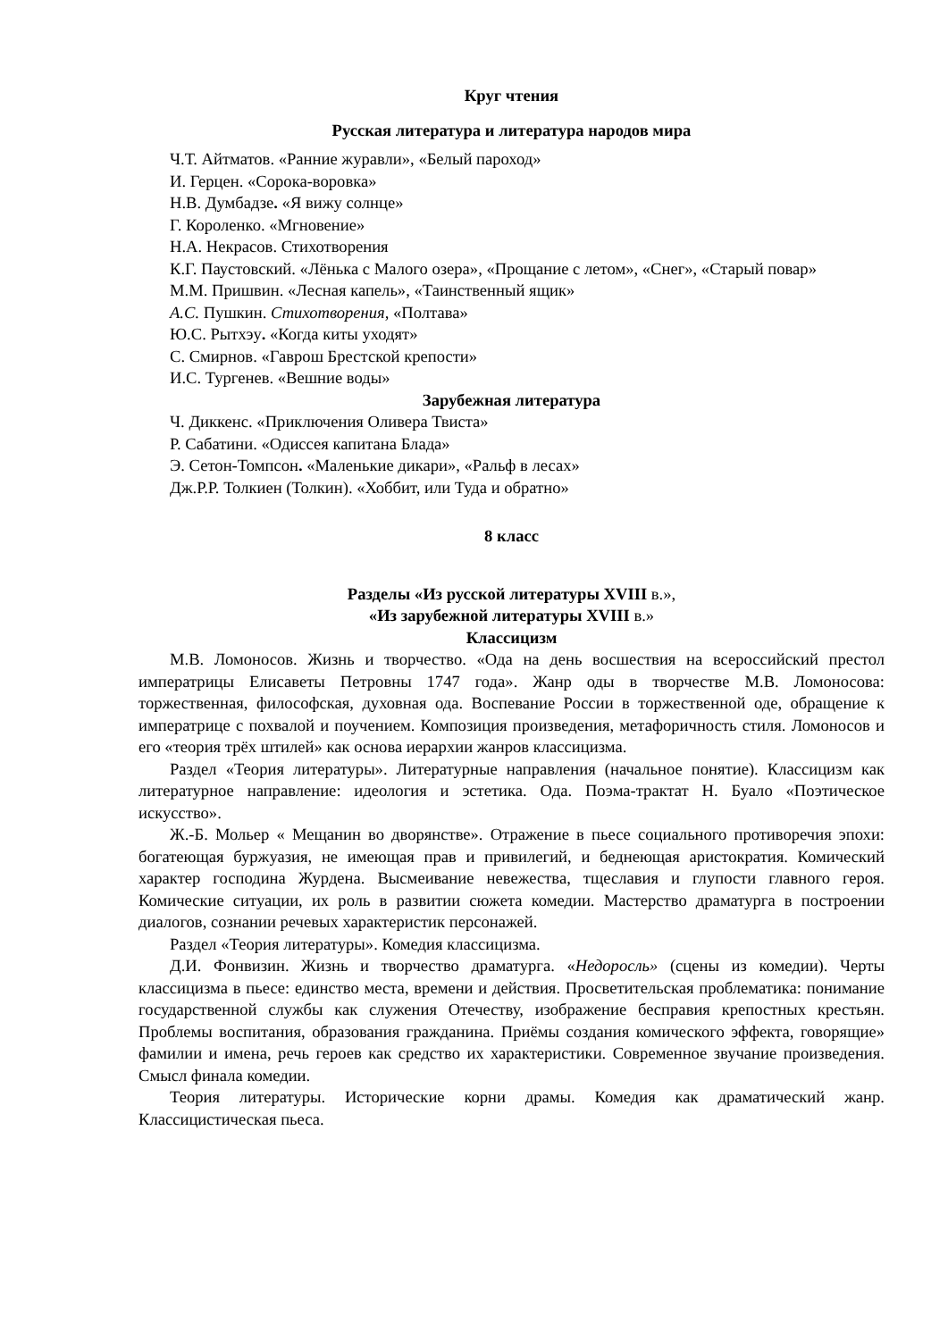Круг чтения
Русская литература и литература народов мира
Ч.Т. Айтматов. «Ранние журавли», «Белый пароход»
И. Герцен. «Сорока-воровка»
Н.В. Думбадзе. «Я вижу солнце»
Г. Короленко. «Мгновение»
Н.А. Некрасов. Стихотворения
К.Г. Паустовский. «Лёнька с Малого озера», «Прощание с летом», «Снег», «Старый повар»
М.М. Пришвин. «Лесная капель», «Таинственный ящик»
А.С. Пушкин. Стихотворения, «Полтава»
Ю.С. Рытхэу. «Когда киты уходят»
С. Смирнов. «Гаврош Брестской крепости»
И.С. Тургенев. «Вешние воды»
Зарубежная литература
Ч. Диккенс. «Приключения Оливера Твиста»
Р. Сабатини. «Одиссея капитана Блада»
Э. Сетон-Томпсон. «Маленькие дикари», «Ральф в лесах»
Дж.Р.Р. Толкиен (Толкин). «Хоббит, или Туда и обратно»
8 класс
Разделы «Из русской литературы XVIII в.»,
«Из зарубежной литературы XVIII в.»
Классицизм
М.В. Ломоносов. Жизнь и творчество. «Ода на день восшествия на всероссийский престол императрицы Елисаветы Петровны 1747 года». Жанр оды в творчестве М.В. Ломоносова: торжественная, философская, духовная ода. Воспевание России в торжественной оде, обращение к императрице с похвалой и поучением. Композиция произведения, метафоричность стиля. Ломоносов и его «теория трёх штилей» как основа иерархии жанров классицизма.
Раздел «Теория литературы». Литературные направления (начальное понятие). Классицизм как литературное направление: идеология и эстетика. Ода. Поэма-трактат Н. Буало «Поэтическое искусство».
Ж.-Б. Мольер « Мещанин во дворянстве». Отражение в пьесе социального противоречия эпохи: богатеющая буржуазия, не имеющая прав и привилегий, и беднеющая аристократия. Комический характер господина Журдена. Высмеивание невежества, тщеславия и глупости главного героя. Комические ситуации, их роль в развитии сюжета комедии. Мастерство драматурга в построении диалогов, сознании речевых характеристик персонажей.
Раздел «Теория литературы». Комедия классицизма.
Д.И. Фонвизин. Жизнь и творчество драматурга. «Недоросль» (сцены из комедии). Черты классицизма в пьесе: единство места, времени и действия. Просветительская проблематика: понимание государственной службы как служения Отечеству, изображение бесправия крепостных крестьян. Проблемы воспитания, образования гражданина. Приёмы создания комического эффекта, говорящие» фамилии и имена, речь героев как средство их характеристики. Современное звучание произведения. Смысл финала комедии.
Теория литературы. Исторические корни драмы. Комедия как драматический жанр. Классицистическая пьеса.